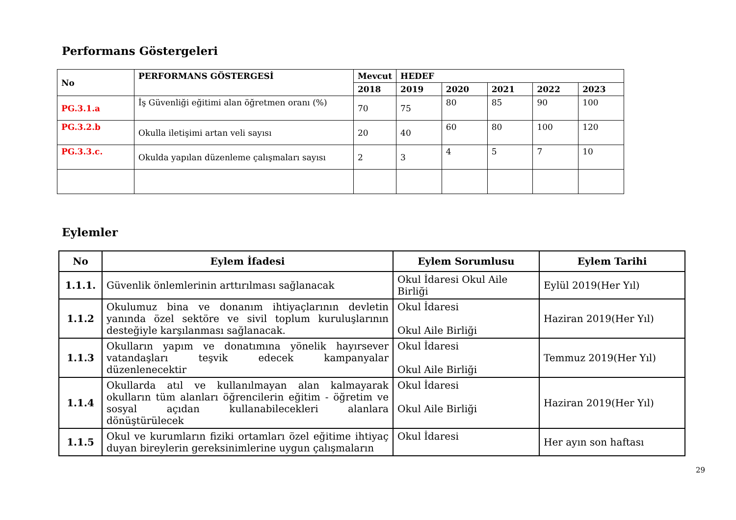Performans Göstergeleri
| No | PERFORMANS GÖSTERGESİ | Mevcut | HEDEF | | | | |
| --- | --- | --- | --- | --- | --- | --- | --- |
| | | 2018 | 2019 | 2020 | 2021 | 2022 | 2023 |
| PG.3.1.a | İş Güvenliği eğitimi alan öğretmen oranı (%) | 70 | 75 | 80 | 85 | 90 | 100 |
| PG.3.2.b | Okulla iletişimi artan veli sayısı | 20 | 40 | 60 | 80 | 100 | 120 |
| PG.3.3.c. | Okulda yapılan düzenleme çalışmaları sayısı | 2 | 3 | 4 | 5 | 7 | 10 |
Eylemler
| No | Eylem İfadesi | Eylem Sorumlusu | Eylem Tarihi |
| --- | --- | --- | --- |
| 1.1.1. | Güvenlik önlemlerinin arttırılması sağlanacak | Okul İdaresi Okul Aile Birliği | Eylül 2019(Her Yıl) |
| 1.1.2 | Okulumuz bina ve donanım ihtiyaçlarının devletin yanında özel sektöre ve sivil toplum kuruluşlarının desteğiyle karşılanması sağlanacak. | Okul İdaresi Okul Aile Birliği | Haziran 2019(Her Yıl) |
| 1.1.3 | Okulların yapım ve donatımına yönelik hayırsever vatandaşları teşvik edecek kampanyalar düzenlenecektir | Okul İdaresi Okul Aile Birliği | Temmuz 2019(Her Yıl) |
| 1.1.4 | Okullarda atıl ve kullanılmayan alan kalmayarak okulların tüm alanları öğrencilerin eğitim - öğretim ve sosyal açıdan kullanabilecekleri alanlara dönüştürülecek | Okul İdaresi Okul Aile Birliği | Haziran 2019(Her Yıl) |
| 1.1.5 | Okul ve kurumların fiziki ortamları özel eğitime ihtiyaç duyan bireylerin gereksinimlerine uygun çalışmaların | Okul İdaresi | Her ayın son haftası |
29